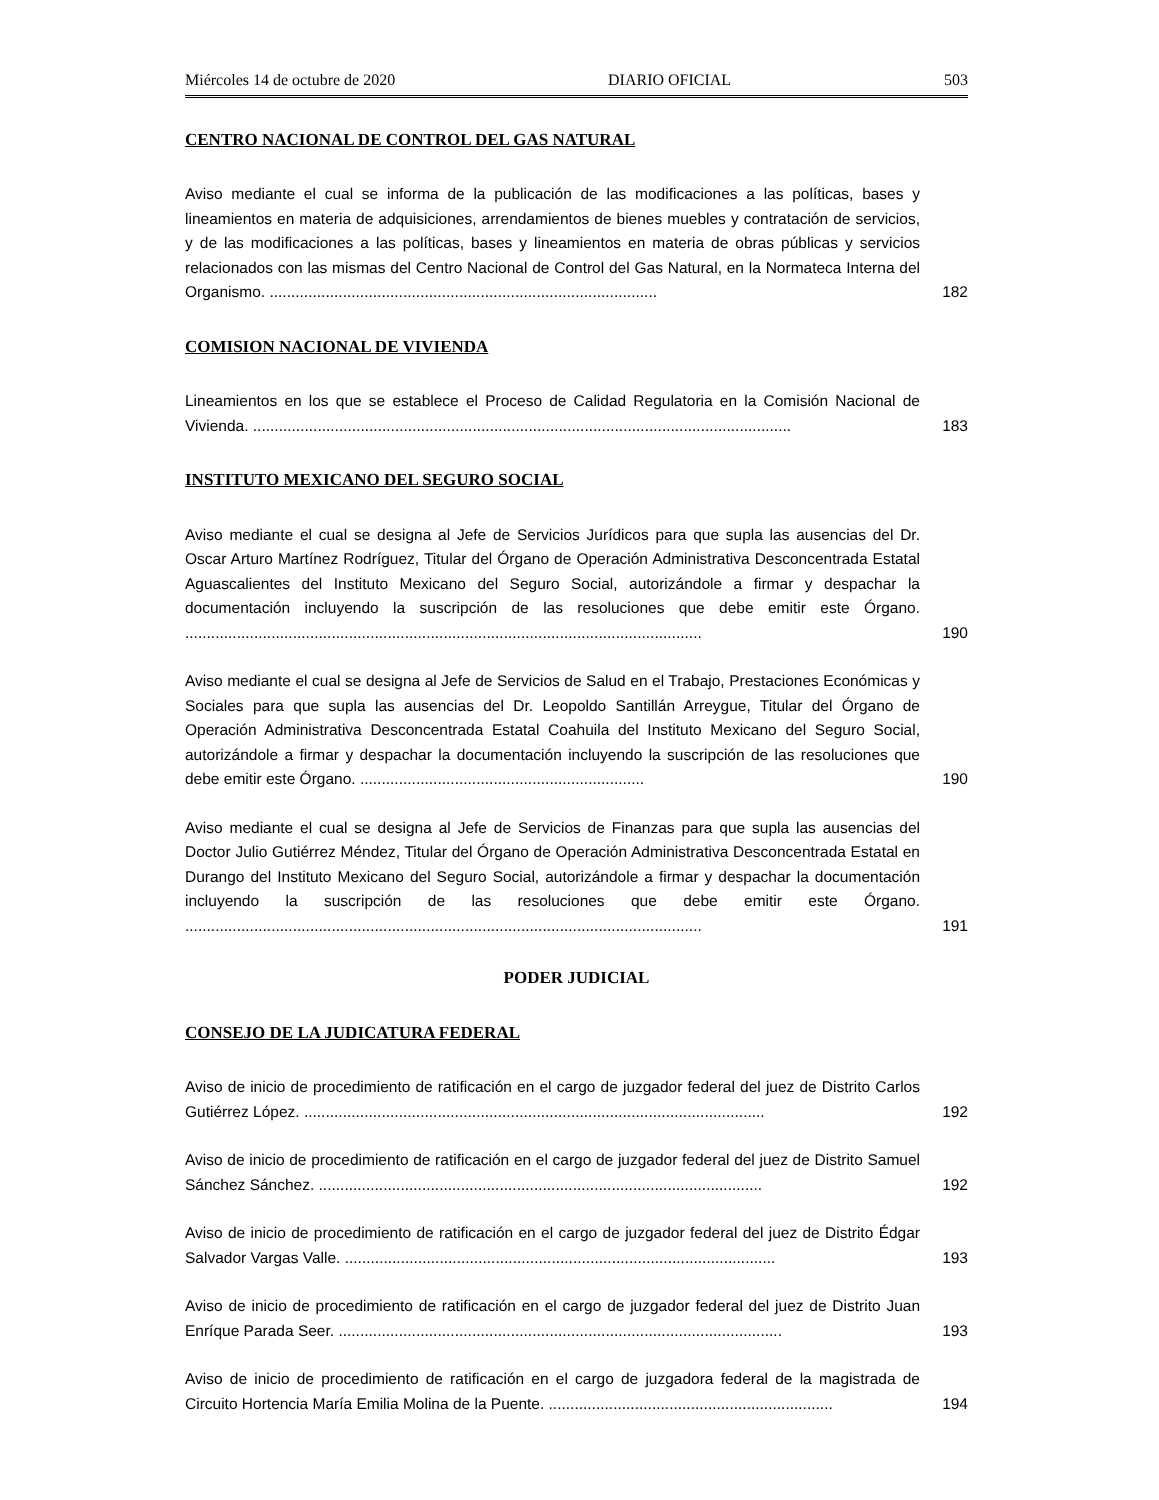Miércoles 14 de octubre de 2020 DIARIO OFICIAL 503
CENTRO NACIONAL DE CONTROL DEL GAS NATURAL
Aviso mediante el cual se informa de la publicación de las modificaciones a las políticas, bases y lineamientos en materia de adquisiciones, arrendamientos de bienes muebles y contratación de servicios, y de las modificaciones a las políticas, bases y lineamientos en materia de obras públicas y servicios relacionados con las mismas del Centro Nacional de Control del Gas Natural, en la Normateca Interna del Organismo. ..........................................................................................
182
COMISION NACIONAL DE VIVIENDA
Lineamientos en los que se establece el Proceso de Calidad Regulatoria en la Comisión Nacional de Vivienda. .............................................................................................................................
183
INSTITUTO MEXICANO DEL SEGURO SOCIAL
Aviso mediante el cual se designa al Jefe de Servicios Jurídicos para que supla las ausencias del Dr. Oscar Arturo Martínez Rodríguez, Titular del Órgano de Operación Administrativa Desconcentrada Estatal Aguascalientes del Instituto Mexicano del Seguro Social, autorizándole a firmar y despachar la documentación incluyendo la suscripción de las resoluciones que debe emitir este Órgano. ........................................................................................................................
190
Aviso mediante el cual se designa al Jefe de Servicios de Salud en el Trabajo, Prestaciones Económicas y Sociales para que supla las ausencias del Dr. Leopoldo Santillán Arreygue, Titular del Órgano de Operación Administrativa Desconcentrada Estatal Coahuila del Instituto Mexicano del Seguro Social, autorizándole a firmar y despachar la documentación incluyendo la suscripción de las resoluciones que debe emitir este Órgano. ..................................................................
190
Aviso mediante el cual se designa al Jefe de Servicios de Finanzas para que supla las ausencias del Doctor Julio Gutiérrez Méndez, Titular del Órgano de Operación Administrativa Desconcentrada Estatal en Durango del Instituto Mexicano del Seguro Social, autorizándole a firmar y despachar la documentación incluyendo la suscripción de las resoluciones que debe emitir este Órgano. ........................................................................................................................
191
PODER JUDICIAL
CONSEJO DE LA JUDICATURA FEDERAL
Aviso de inicio de procedimiento de ratificación en el cargo de juzgador federal del juez de Distrito Carlos Gutiérrez López. ...........................................................................................................
192
Aviso de inicio de procedimiento de ratificación en el cargo de juzgador federal del juez de Distrito Samuel Sánchez Sánchez. .......................................................................................................
192
Aviso de inicio de procedimiento de ratificación en el cargo de juzgador federal del juez de Distrito Édgar Salvador Vargas Valle. ....................................................................................................
193
Aviso de inicio de procedimiento de ratificación en el cargo de juzgador federal del juez de Distrito Juan Enríque Parada Seer. .......................................................................................................
193
Aviso de inicio de procedimiento de ratificación en el cargo de juzgadora federal de la magistrada de Circuito Hortencia María Emilia Molina de la Puente. ..................................................................
194